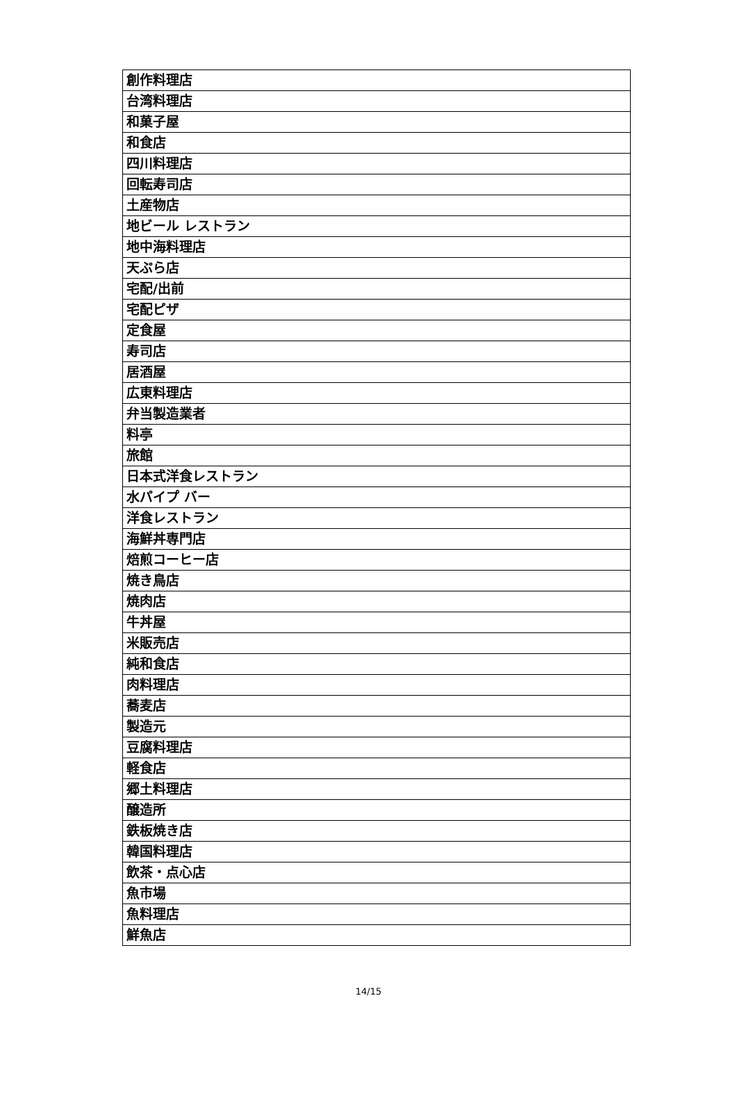| 創作料理店 |
| 台湾料理店 |
| 和菓子屋 |
| 和食店 |
| 四川料理店 |
| 回転寿司店 |
| 土産物店 |
| 地ビール レストラン |
| 地中海料理店 |
| 天ぷら店 |
| 宅配/出前 |
| 宅配ピザ |
| 定食屋 |
| 寿司店 |
| 居酒屋 |
| 広東料理店 |
| 弁当製造業者 |
| 料亭 |
| 旅館 |
| 日本式洋食レストラン |
| 水パイプ バー |
| 洋食レストラン |
| 海鮮丼専門店 |
| 焙煎コーヒー店 |
| 焼き鳥店 |
| 焼肉店 |
| 牛丼屋 |
| 米販売店 |
| 純和食店 |
| 肉料理店 |
| 蕎麦店 |
| 製造元 |
| 豆腐料理店 |
| 軽食店 |
| 郷土料理店 |
| 醸造所 |
| 鉄板焼き店 |
| 韓国料理店 |
| 飲茶・点心店 |
| 魚市場 |
| 魚料理店 |
| 鮮魚店 |
14/15